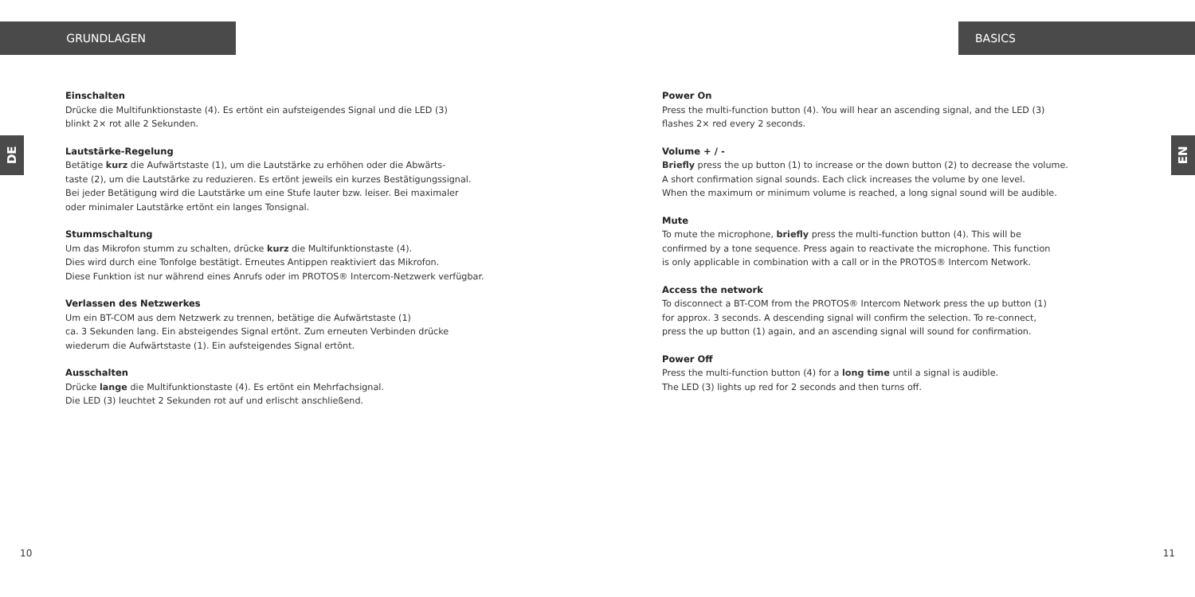GRUNDLAGEN
DE
Einschalten
Drücke die Multifunktionstaste (4). Es ertönt ein aufsteigendes Signal und die LED (3)
blinkt 2× rot alle 2 Sekunden.
Lautstärke-Regelung
Betätige kurz die Aufwärtstaste (1), um die Lautstärke zu erhöhen oder die Abwärts-
taste (2), um die Lautstärke zu reduzieren. Es ertönt jeweils ein kurzes Bestätigungssignal.
Bei jeder Betätigung wird die Lautstärke um eine Stufe lauter bzw. leiser. Bei maximaler
oder minimaler Lautstärke ertönt ein langes Tonsignal.
Stummschaltung
Um das Mikrofon stumm zu schalten, drücke kurz die Multifunktionstaste (4).
Dies wird durch eine Tonfolge bestätigt. Erneutes Antippen reaktiviert das Mikrofon.
Diese Funktion ist nur während eines Anrufs oder im PROTOS® Intercom-Netzwerk verfügbar.
Verlassen des Netzwerkes
Um ein BT-COM aus dem Netzwerk zu trennen, betätige die Aufwärtstaste (1)
ca. 3 Sekunden lang. Ein absteigendes Signal ertönt. Zum erneuten Verbinden drücke
wiederum die Aufwärtstaste (1). Ein aufsteigendes Signal ertönt.
Ausschalten
Drücke lange die Multifunktionstaste (4). Es ertönt ein Mehrfachsignal.
Die LED (3) leuchtet 2 Sekunden rot auf und erlischt anschließend.
10
BASICS
EN
Power On
Press the multi-function button (4). You will hear an ascending signal, and the LED (3)
flashes 2× red every 2 seconds.
Volume + / -
Briefly press the up button (1) to increase or the down button (2) to decrease the volume.
A short confirmation signal sounds. Each click increases the volume by one level.
When the maximum or minimum volume is reached, a long signal sound will be audible.
Mute
To mute the microphone, briefly press the multi-function button (4). This will be
confirmed by a tone sequence. Press again to reactivate the microphone. This function
is only applicable in combination with a call or in the PROTOS® Intercom Network.
Access the network
To disconnect a BT-COM from the PROTOS® Intercom Network press the up button (1)
for approx. 3 seconds. A descending signal will confirm the selection. To re-connect,
press the up button (1) again, and an ascending signal will sound for confirmation.
Power Off
Press the multi-function button (4) for a long time until a signal is audible.
The LED (3) lights up red for 2 seconds and then turns off.
11